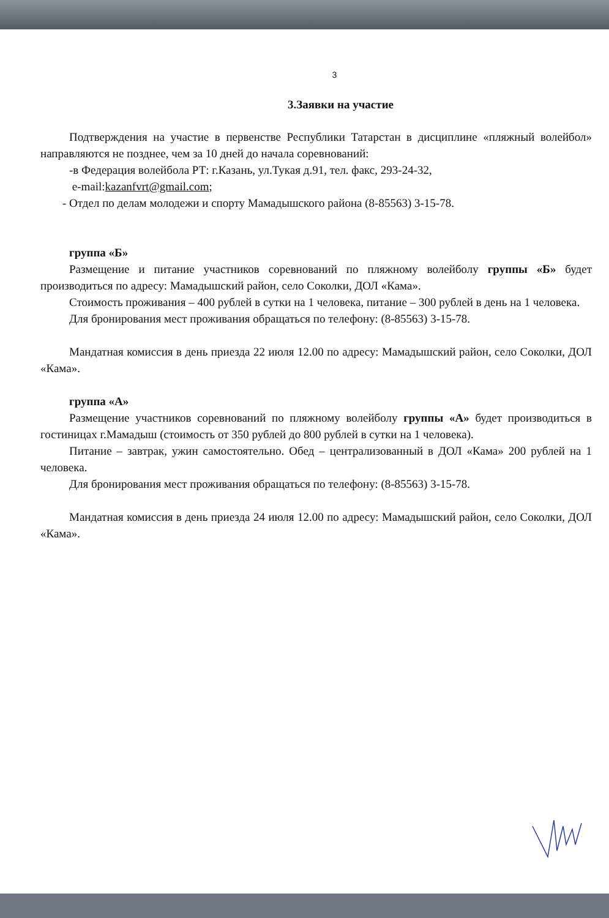3
3.Заявки на участие
Подтверждения на участие в первенстве Республики Татарстан в дисциплине «пляжный волейбол» направляются не позднее, чем за 10 дней до начала соревнований:
-в Федерация волейбола РТ: г.Казань, ул.Тукая д.91, тел. факс, 293-24-32,
e-mail:kazanfvrt@gmail.com;
- Отдел по делам молодежи и спорту Мамадышского района (8-85563) 3-15-78.
группа «Б»
Размещение и питание участников соревнований по пляжному волейболу группы «Б» будет производиться по адресу: Мамадышский район, село Соколки, ДОЛ «Кама».
Стоимость проживания – 400 рублей в сутки на 1 человека, питание – 300 рублей в день на 1 человека.
Для бронирования мест проживания обращаться по телефону: (8-85563) 3-15-78.
Мандатная комиссия в день приезда 22 июля 12.00 по адресу: Мамадышский район, село Соколки, ДОЛ «Кама».
группа «А»
Размещение участников соревнований по пляжному волейболу группы «А» будет производиться в гостиницах г.Мамадыш (стоимость от 350 рублей до 800 рублей в сутки на 1 человека).
Питание – завтрак, ужин самостоятельно. Обед – централизованный в ДОЛ «Кама» 200 рублей на 1 человека.
Для бронирования мест проживания обращаться по телефону: (8-85563) 3-15-78.
Мандатная комиссия в день приезда 24 июля 12.00 по адресу: Мамадышский район, село Соколки, ДОЛ «Кама».